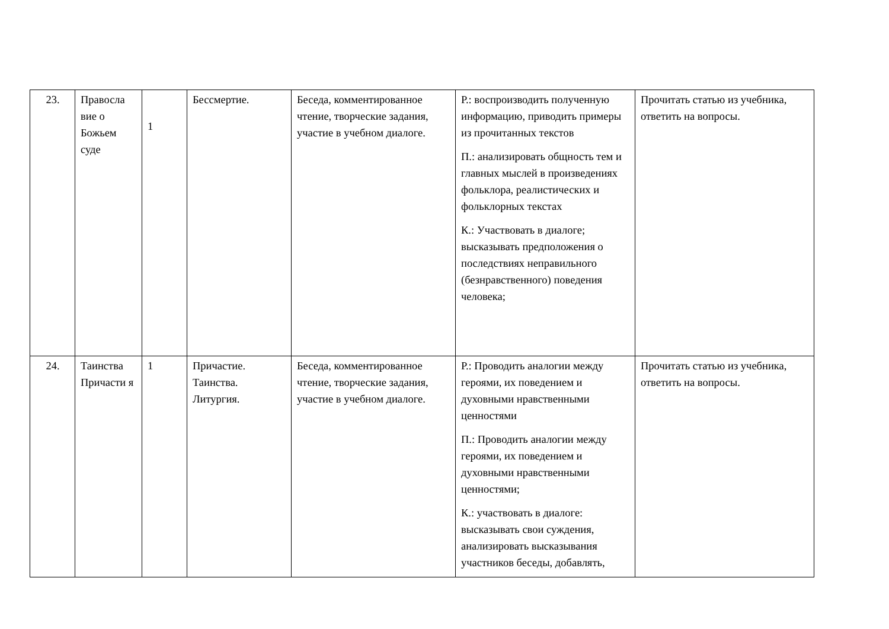| 23. | Правосла вие о Божьем суде | 1 | Бессмертие. | Беседа, комментированное чтение, творческие задания, участие в учебном диалоге. | Р.: воспроизводить полученную информацию, приводить примеры из прочитанных текстов П.: анализировать общность тем и главных мыслей в произведениях фольклора, реалистических и фольклорных текстах К.: Участвовать в диалоге; высказывать предположения о последствиях неправильного (безнравственного) поведения человека; | Прочитать статью из учебника, ответить на вопросы. |
| 24. | Таинства Причасти я | 1 | Причастие. Таинства. Литургия. | Беседа, комментированное чтение, творческие задания, участие в учебном диалоге. | Р.: Проводить аналогии между героями, их поведением и духовными нравственными ценностями П.: Проводить аналогии между героями, их поведением и духовными нравственными ценностями; К.: участвовать в диалоге: высказывать свои суждения, анализировать высказывания участников беседы, добавлять, | Прочитать статью из учебника, ответить на вопросы. |